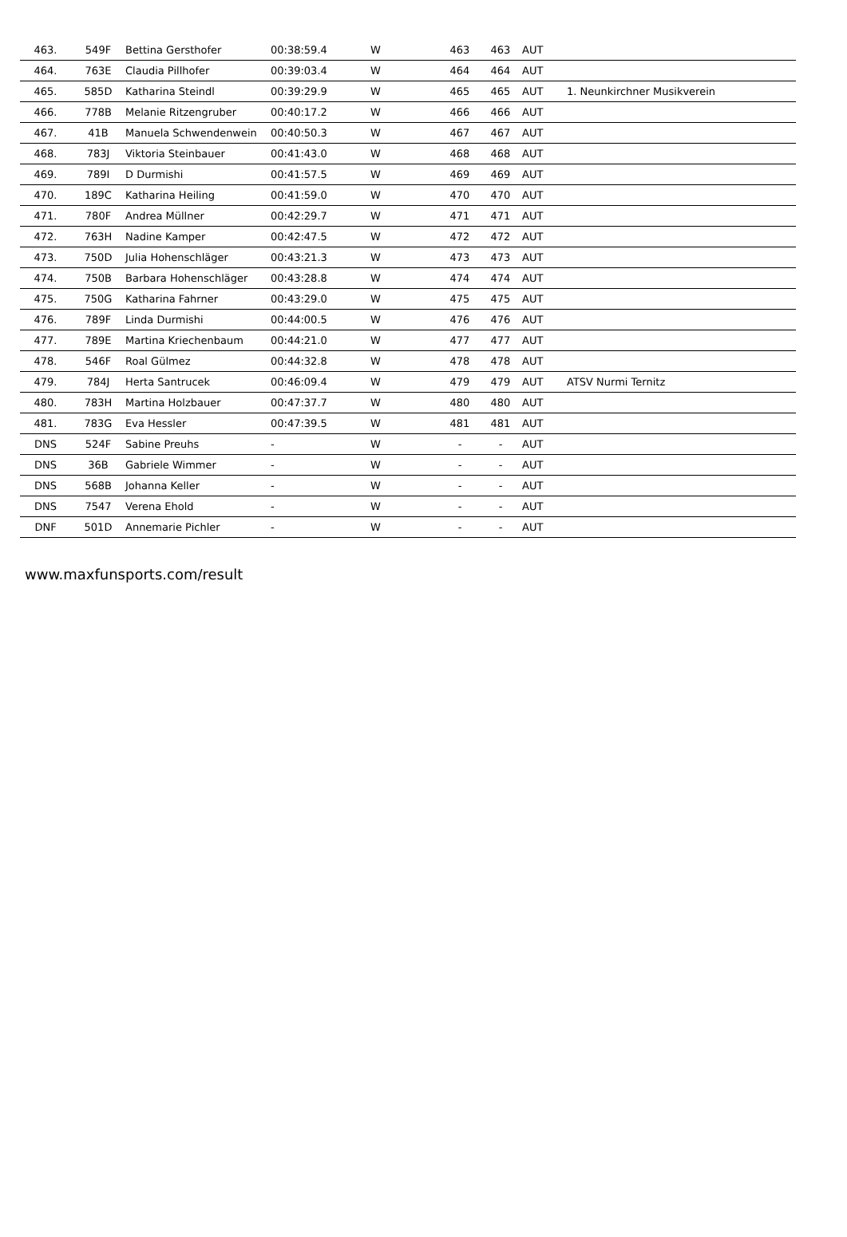| 463. | 549F | Bettina Gersthofer | 00:38:59.4 | W | 463 | 463 | AUT | |
| 464. | 763E | Claudia Pillhofer | 00:39:03.4 | W | 464 | 464 | AUT | |
| 465. | 585D | Katharina Steindl | 00:39:29.9 | W | 465 | 465 | AUT | 1. Neunkirchner Musikverein |
| 466. | 778B | Melanie Ritzengruber | 00:40:17.2 | W | 466 | 466 | AUT | |
| 467. | 41B | Manuela Schwendenwein | 00:40:50.3 | W | 467 | 467 | AUT | |
| 468. | 783J | Viktoria Steinbauer | 00:41:43.0 | W | 468 | 468 | AUT | |
| 469. | 789I | D Durmishi | 00:41:57.5 | W | 469 | 469 | AUT | |
| 470. | 189C | Katharina Heiling | 00:41:59.0 | W | 470 | 470 | AUT | |
| 471. | 780F | Andrea Müllner | 00:42:29.7 | W | 471 | 471 | AUT | |
| 472. | 763H | Nadine Kamper | 00:42:47.5 | W | 472 | 472 | AUT | |
| 473. | 750D | Julia Hohenschläger | 00:43:21.3 | W | 473 | 473 | AUT | |
| 474. | 750B | Barbara Hohenschläger | 00:43:28.8 | W | 474 | 474 | AUT | |
| 475. | 750G | Katharina Fahrner | 00:43:29.0 | W | 475 | 475 | AUT | |
| 476. | 789F | Linda Durmishi | 00:44:00.5 | W | 476 | 476 | AUT | |
| 477. | 789E | Martina Kriechenbaum | 00:44:21.0 | W | 477 | 477 | AUT | |
| 478. | 546F | Roal Gülmez | 00:44:32.8 | W | 478 | 478 | AUT | |
| 479. | 784J | Herta Santrucek | 00:46:09.4 | W | 479 | 479 | AUT | ATSV Nurmi Ternitz |
| 480. | 783H | Martina Holzbauer | 00:47:37.7 | W | 480 | 480 | AUT | |
| 481. | 783G | Eva Hessler | 00:47:39.5 | W | 481 | 481 | AUT | |
| DNS | 524F | Sabine Preuhs | - | W | - | - | AUT | |
| DNS | 36B | Gabriele Wimmer | - | W | - | - | AUT | |
| DNS | 568B | Johanna Keller | - | W | - | - | AUT | |
| DNS | 7547 | Verena Ehold | - | W | - | - | AUT | |
| DNF | 501D | Annemarie Pichler | - | W | - | - | AUT | |
www.maxfunsports.com/result